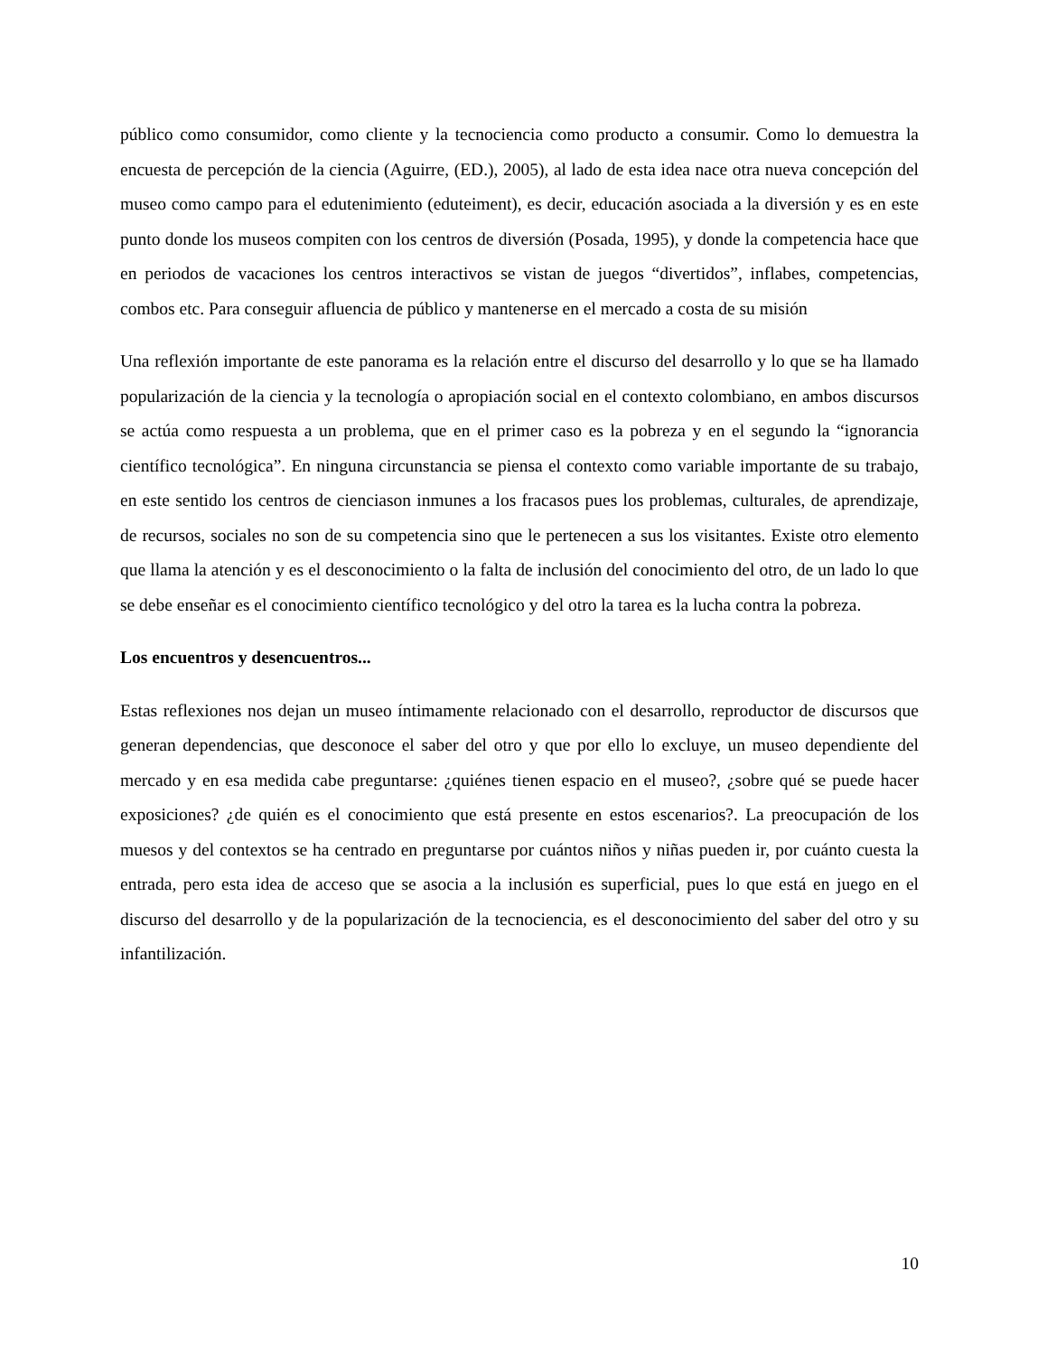público como consumidor, como cliente y la tecnociencia como producto a consumir. Como lo demuestra la encuesta de percepción de la ciencia (Aguirre, (ED.), 2005), al lado de esta idea nace otra nueva concepción del museo como campo para el edutenimiento (eduteiment), es decir, educación asociada a la diversión y es en este punto donde los museos compiten con los centros de diversión (Posada, 1995), y donde la competencia hace que en periodos de vacaciones los centros interactivos se vistan de juegos “divertidos”, inflabes, competencias, combos etc. Para conseguir afluencia de público y mantenerse en el mercado a costa de su misión
Una reflexión importante de este panorama es la relación entre el discurso del desarrollo y lo que se ha llamado popularización de la ciencia y la tecnología o apropiación social en el contexto colombiano, en ambos discursos se actúa como respuesta a un problema, que en el primer caso es la pobreza y en el segundo la “ignorancia científico tecnológica”. En ninguna circunstancia se piensa el contexto como variable importante de su trabajo, en este sentido los centros de cienciason inmunes a los fracasos pues los problemas, culturales, de aprendizaje, de recursos, sociales no son de su competencia sino que le pertenecen a sus los visitantes. Existe otro elemento que llama la atención y es el desconocimiento o la falta de inclusión del conocimiento del otro, de un lado lo que se debe enseñar es el conocimiento científico tecnológico y del otro la tarea es la lucha contra la pobreza.
Los encuentros y desencuentros...
Estas reflexiones nos dejan un museo íntimamente relacionado con el desarrollo, reproductor de discursos que generan dependencias, que desconoce el saber del otro y que por ello lo excluye, un museo dependiente del mercado y en esa medida cabe preguntarse: ¿quiénes tienen espacio en el museo?, ¿sobre qué se puede hacer exposiciones? ¿de quién es el conocimiento que está presente en estos escenarios?. La preocupación de los muesos y del contextos se ha centrado en preguntarse por cuántos niños y niñas pueden ir, por cuánto cuesta la entrada, pero esta idea de acceso que se asocia a la inclusión es superficial, pues lo que está en juego en el discurso del desarrollo y de la popularización de la tecnociencia, es el desconocimiento del saber del otro y su infantilización.
10